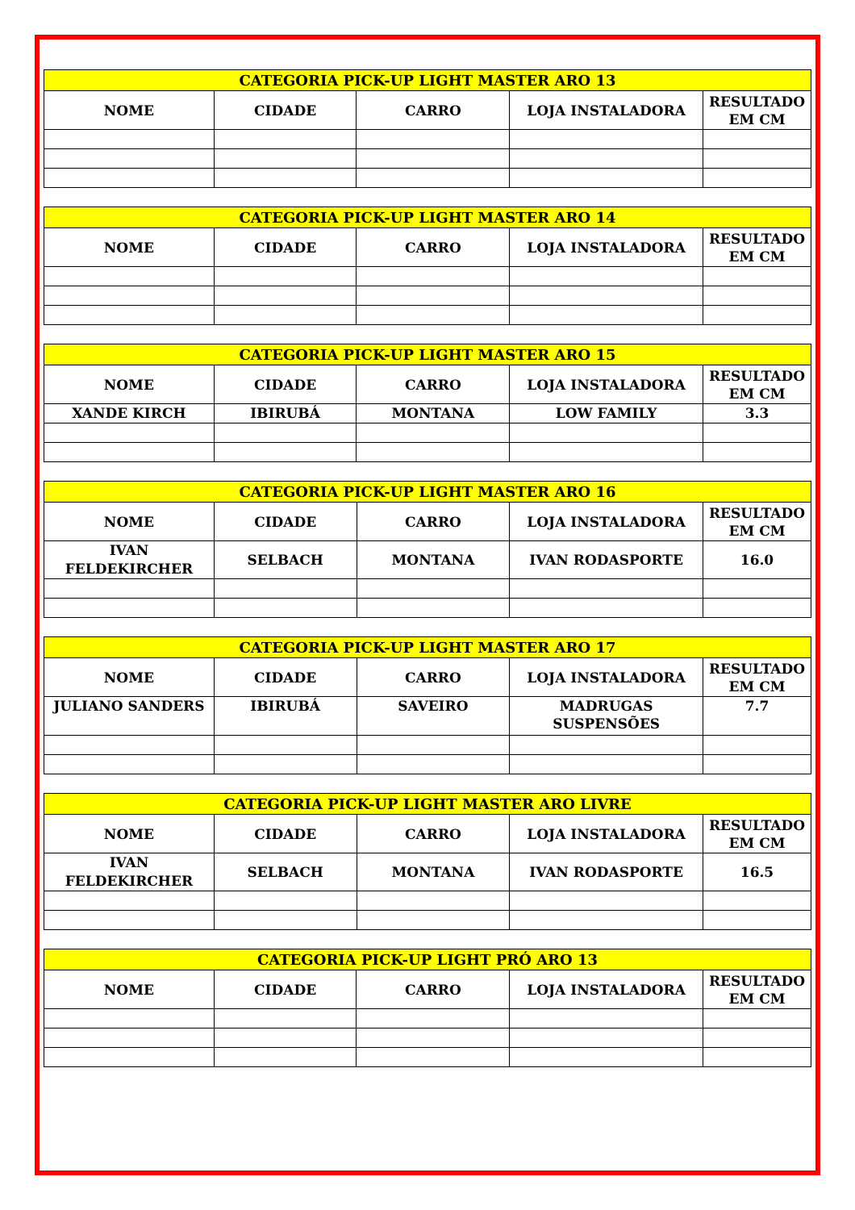| CATEGORIA PICK-UP LIGHT MASTER ARO 13 | | | | |
| --- | --- | --- | --- | --- |
| NOME | CIDADE | CARRO | LOJA INSTALADORA | RESULTADO EM CM |
| CATEGORIA PICK-UP LIGHT MASTER ARO 14 | | | | |
| --- | --- | --- | --- | --- |
| NOME | CIDADE | CARRO | LOJA INSTALADORA | RESULTADO EM CM |
| CATEGORIA PICK-UP LIGHT MASTER ARO 15 | | | | |
| --- | --- | --- | --- | --- |
| NOME | CIDADE | CARRO | LOJA INSTALADORA | RESULTADO EM CM |
| XANDE KIRCH | IBIRUBÁ | MONTANA | LOW FAMILY | 3.3 |
| CATEGORIA PICK-UP LIGHT MASTER ARO 16 | | | | |
| --- | --- | --- | --- | --- |
| NOME | CIDADE | CARRO | LOJA INSTALADORA | RESULTADO EM CM |
| IVAN FELDEKIRCHER | SELBACH | MONTANA | IVAN RODASPORTE | 16.0 |
| CATEGORIA PICK-UP LIGHT MASTER ARO 17 | | | | |
| --- | --- | --- | --- | --- |
| NOME | CIDADE | CARRO | LOJA INSTALADORA | RESULTADO EM CM |
| JULIANO SANDERS | IBIRUBÁ | SAVEIRO | MADRUGAS SUSPENSÕES | 7.7 |
| CATEGORIA PICK-UP LIGHT MASTER ARO LIVRE | | | | |
| --- | --- | --- | --- | --- |
| NOME | CIDADE | CARRO | LOJA INSTALADORA | RESULTADO EM CM |
| IVAN FELDEKIRCHER | SELBACH | MONTANA | IVAN RODASPORTE | 16.5 |
| CATEGORIA PICK-UP LIGHT PRÓ ARO 13 | | | | |
| --- | --- | --- | --- | --- |
| NOME | CIDADE | CARRO | LOJA INSTALADORA | RESULTADO EM CM |